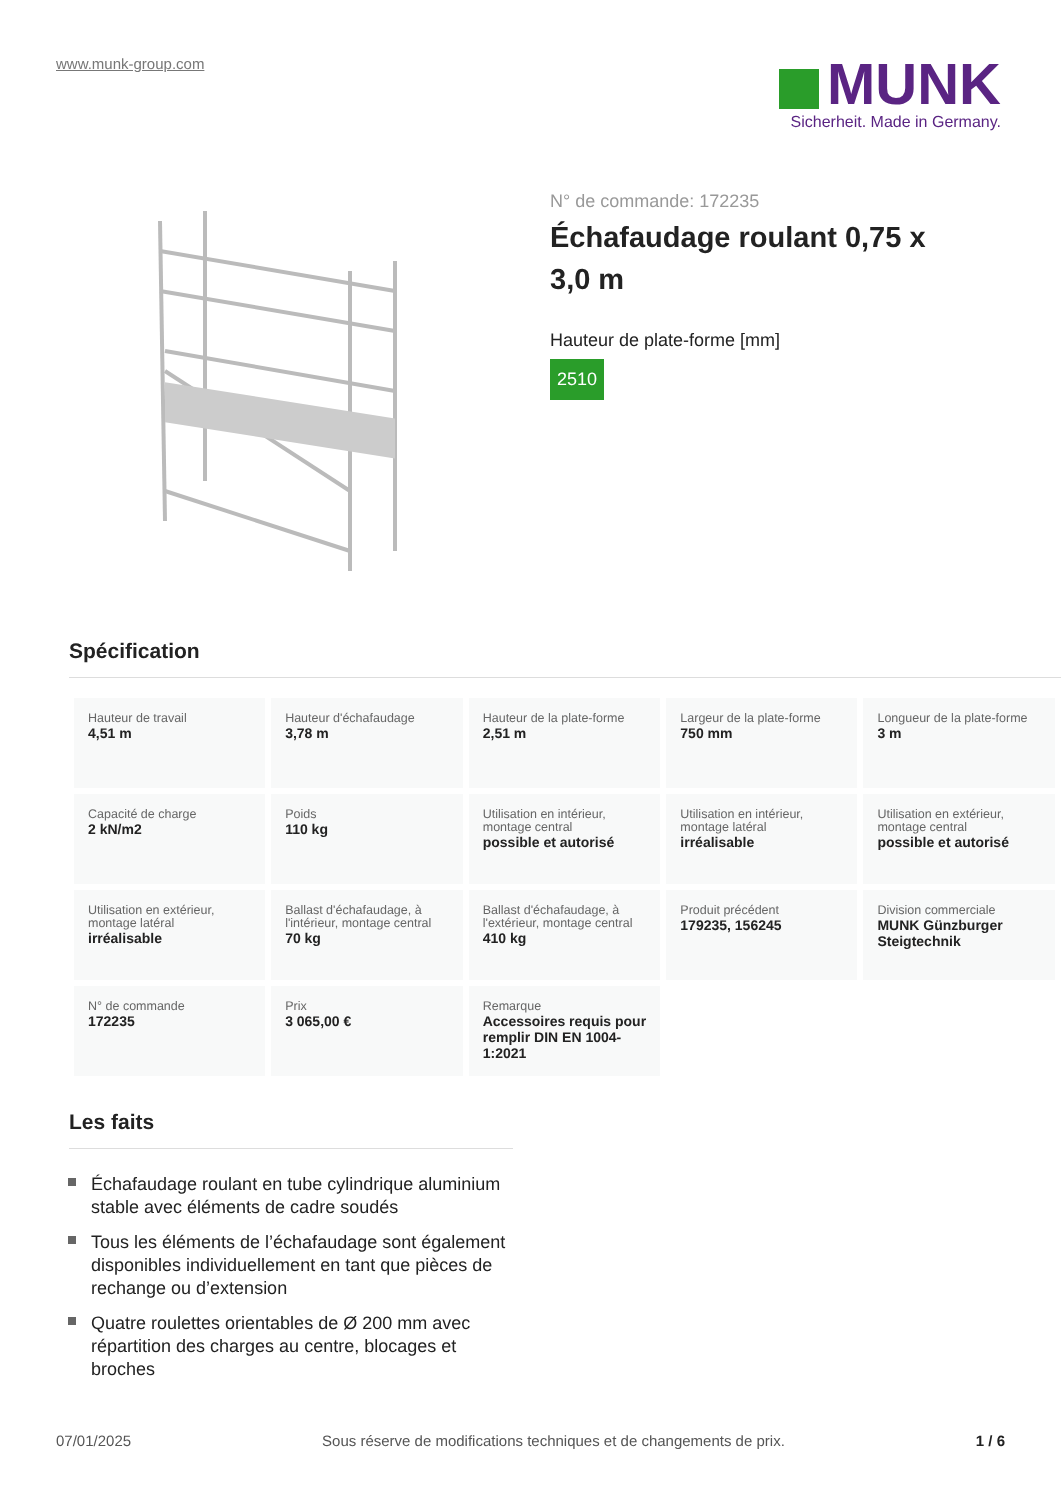www.munk-group.com
MUNK
Sicherheit. Made in Germany.
N° de commande: 172235
Échafaudage roulant 0,75 x 3,0 m
Hauteur de plate-forme [mm]
2510
Spécification
| Hauteur de travail 4,51 m | Hauteur d'échafaudage 3,78 m | Hauteur de la plate-forme 2,51 m | Largeur de la plate-forme 750 mm | Longueur de la plate-forme 3 m |
| Capacité de charge 2 kN/m2 | Poids 110 kg | Utilisation en intérieur, montage central possible et autorisé | Utilisation en intérieur, montage latéral irréalisable | Utilisation en extérieur, montage central possible et autorisé |
| Utilisation en extérieur, montage latéral irréalisable | Ballast d'échafaudage, à l'intérieur, montage central 70 kg | Ballast d'échafaudage, à l'extérieur, montage central 410 kg | Produit précédent 179235, 156245 | Division commerciale MUNK Günzburger Steigtechnik |
| N° de commande 172235 | Prix 3 065,00 € | Remarque Accessoires requis pour remplir DIN EN 1004-1:2021 | | |
Les faits
Échafaudage roulant en tube cylindrique aluminium stable avec éléments de cadre soudés
Tous les éléments de l’échafaudage sont également disponibles individuellement en tant que pièces de rechange ou d’extension
Quatre roulettes orientables de Ø 200 mm avec répartition des charges au centre, blocages et broches
07/01/2025 Sous réserve de modifications techniques et de changements de prix. 1 / 6